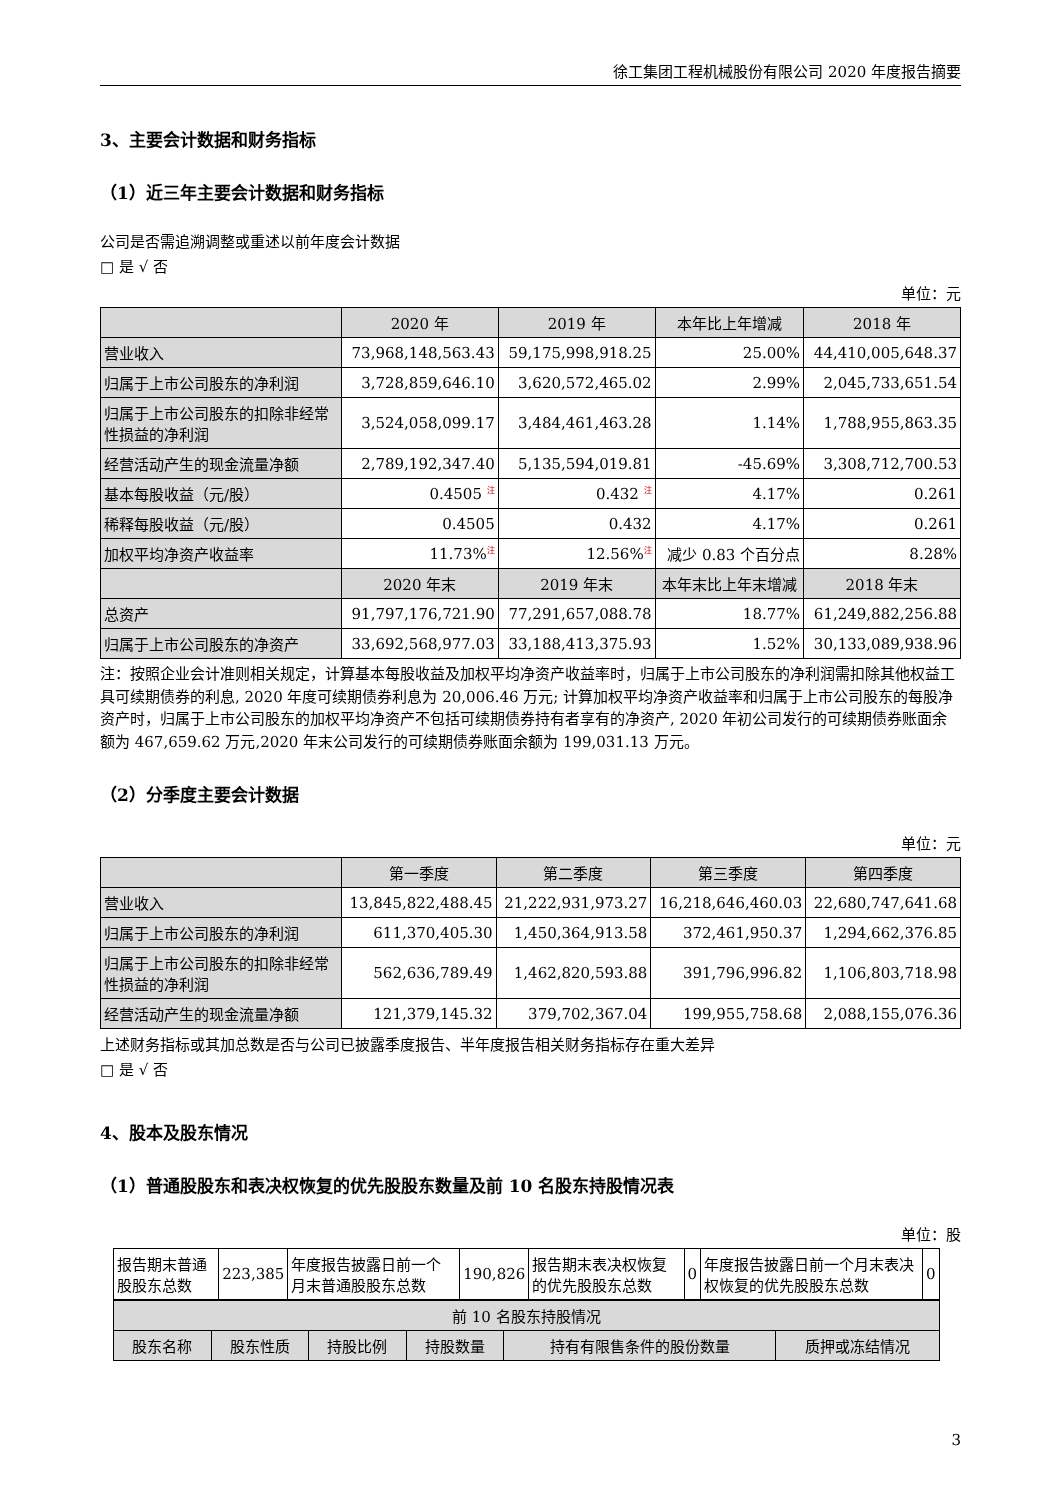徐工集团工程机械股份有限公司 2020 年度报告摘要
3、主要会计数据和财务指标
（1）近三年主要会计数据和财务指标
公司是否需追溯调整或重述以前年度会计数据
□ 是 √ 否
单位：元
| | 2020 年 | 2019 年 | 本年比上年增减 | 2018 年 |
| --- | --- | --- | --- | --- |
| 营业收入 | 73,968,148,563.43 | 59,175,998,918.25 | 25.00% | 44,410,005,648.37 |
| 归属于上市公司股东的净利润 | 3,728,859,646.10 | 3,620,572,465.02 | 2.99% | 2,045,733,651.54 |
| 归属于上市公司股东的扣除非经常性损益的净利润 | 3,524,058,099.17 | 3,484,461,463.28 | 1.14% | 1,788,955,863.35 |
| 经营活动产生的现金流量净额 | 2,789,192,347.40 | 5,135,594,019.81 | -45.69% | 3,308,712,700.53 |
| 基本每股收益（元/股） | 0.4505 <sup>注</sup> | 0.432 <sup>注</sup> | 4.17% | 0.261 |
| 稀释每股收益（元/股） | 0.4505 | 0.432 | 4.17% | 0.261 |
| 加权平均净资产收益率 | 11.73%<sup>注</sup> | 12.56%<sup>注</sup> | 减少 0.83 个百分点 | 8.28% |
| | 2020 年末 | 2019 年末 | 本年末比上年末增减 | 2018 年末 |
| 总资产 | 91,797,176,721.90 | 77,291,657,088.78 | 18.77% | 61,249,882,256.88 |
| 归属于上市公司股东的净资产 | 33,692,568,977.03 | 33,188,413,375.93 | 1.52% | 30,133,089,938.96 |
注：按照企业会计准则相关规定，计算基本每股收益及加权平均净资产收益率时，归属于上市公司股东的净利润需扣除其他权益工具可续期债券的利息, 2020 年度可续期债券利息为 20,006.46 万元; 计算加权平均净资产收益率和归属于上市公司股东的每股净资产时，归属于上市公司股东的加权平均净资产不包括可续期债券持有者享有的净资产, 2020 年初公司发行的可续期债券账面余额为 467,659.62 万元,2020 年末公司发行的可续期债券账面余额为 199,031.13 万元。
（2）分季度主要会计数据
单位：元
| | 第一季度 | 第二季度 | 第三季度 | 第四季度 |
| --- | --- | --- | --- | --- |
| 营业收入 | 13,845,822,488.45 | 21,222,931,973.27 | 16,218,646,460.03 | 22,680,747,641.68 |
| 归属于上市公司股东的净利润 | 611,370,405.30 | 1,450,364,913.58 | 372,461,950.37 | 1,294,662,376.85 |
| 归属于上市公司股东的扣除非经常性损益的净利润 | 562,636,789.49 | 1,462,820,593.88 | 391,796,996.82 | 1,106,803,718.98 |
| 经营活动产生的现金流量净额 | 121,379,145.32 | 379,702,367.04 | 199,955,758.68 | 2,088,155,076.36 |
上述财务指标或其加总数是否与公司已披露季度报告、半年度报告相关财务指标存在重大差异
□ 是 √ 否
4、股本及股东情况
（1）普通股股东和表决权恢复的优先股股东数量及前 10 名股东持股情况表
单位：股
| 报告期末普通股股东总数 | 223,385 | 年度报告披露日前一个月末普通股股东总数 | 190,826 | 报告期末表决权恢复的优先股股东总数 | 0 | 年度报告披露日前一个月末表决权恢复的优先股股东总数 | 0 |
| 前 10 名股东持股情况 | | | | | |
| --- | --- | --- | --- | --- | --- |
| 股东名称 | 股东性质 | 持股比例 | 持股数量 | 持有有限售条件的股份数量 | 质押或冻结情况 |
3